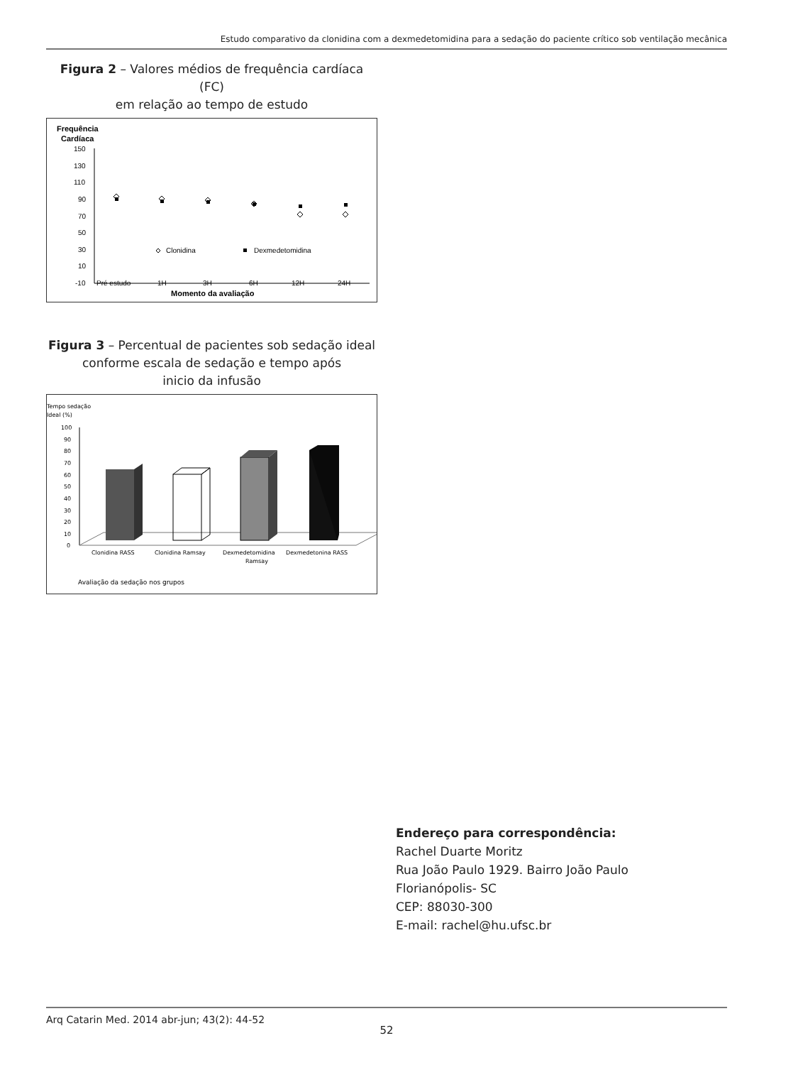Estudo comparativo da clonidina com a dexmedetomidina para a sedação do paciente crítico sob ventilação mecânica
Figura 2 – Valores médios de frequência cardíaca (FC)
em relação ao tempo de estudo
Frequência
Cardíaca
150
130
110
90
70
50
30
10
-10
Pré estudo
1H
3H
6H
12H
24H
Momento da avaliação
Clonidina
Dexmedetomidina
Figura 3 – Percentual de pacientes sob sedação ideal
conforme escala de sedação e tempo após
inicio da infusão
Tempo sedação
Ideal (%)
100
90
80
70
60
50
40
30
20
10
0
Clonidina RASS
Clonidina Ramsay
Dexmedetomidina
Ramsay
Dexmedetonina RASS
Avaliação da sedação nos grupos
Endereço para correspondência:
Rachel Duarte Moritz
Rua João Paulo 1929. Bairro João Paulo
Florianópolis- SC
CEP: 88030-300
E-mail: rachel@hu.ufsc.br
Arq Catarin Med. 2014 abr-jun; 43(2): 44-52
52